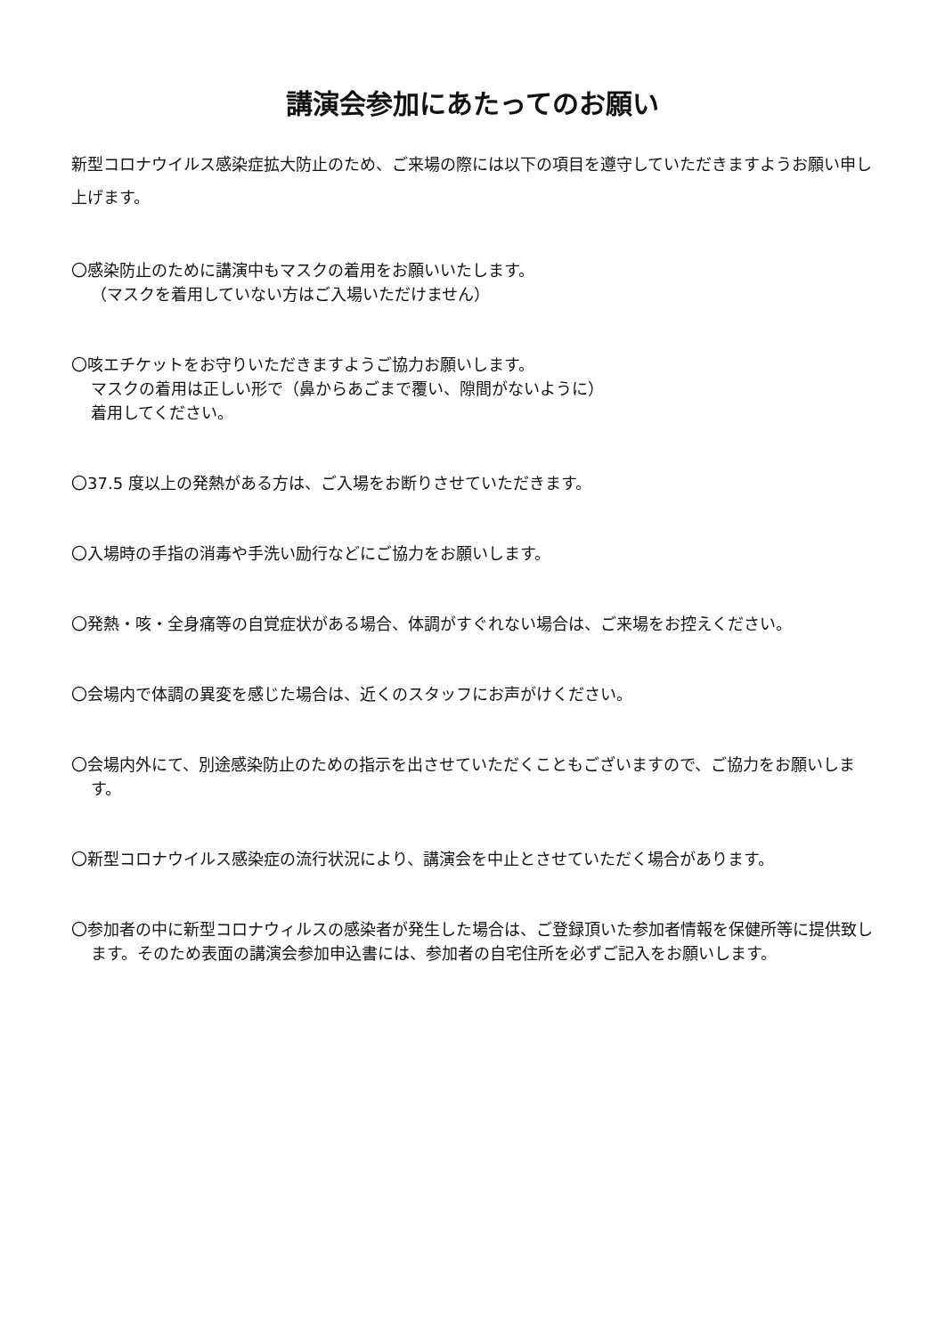講演会参加にあたってのお願い
新型コロナウイルス感染症拡大防止のため、ご来場の際には以下の項目を遵守していただきますようお願い申し上げます。
〇感染防止のために講演中もマスクの着用をお願いいたします。
（マスクを着用していない方はご入場いただけません）
〇咳エチケットをお守りいただきますようご協力お願いします。
マスクの着用は正しい形で（鼻からあごまで覆い、隙間がないように）
着用してください。
〇37.5 度以上の発熱がある方は、ご入場をお断りさせていただきます。
〇入場時の手指の消毒や手洗い励行などにご協力をお願いします。
〇発熱・咳・全身痛等の自覚症状がある場合、体調がすぐれない場合は、ご来場をお控えください。
〇会場内で体調の異変を感じた場合は、近くのスタッフにお声がけください。
〇会場内外にて、別途感染防止のための指示を出させていただくこともございますので、ご協力をお願いします。
〇新型コロナウイルス感染症の流行状況により、講演会を中止とさせていただく場合があります。
〇参加者の中に新型コロナウィルスの感染者が発生した場合は、ご登録頂いた参加者情報を保健所等に提供致します。そのため表面の講演会参加申込書には、参加者の自宅住所を必ずご記入をお願いします。